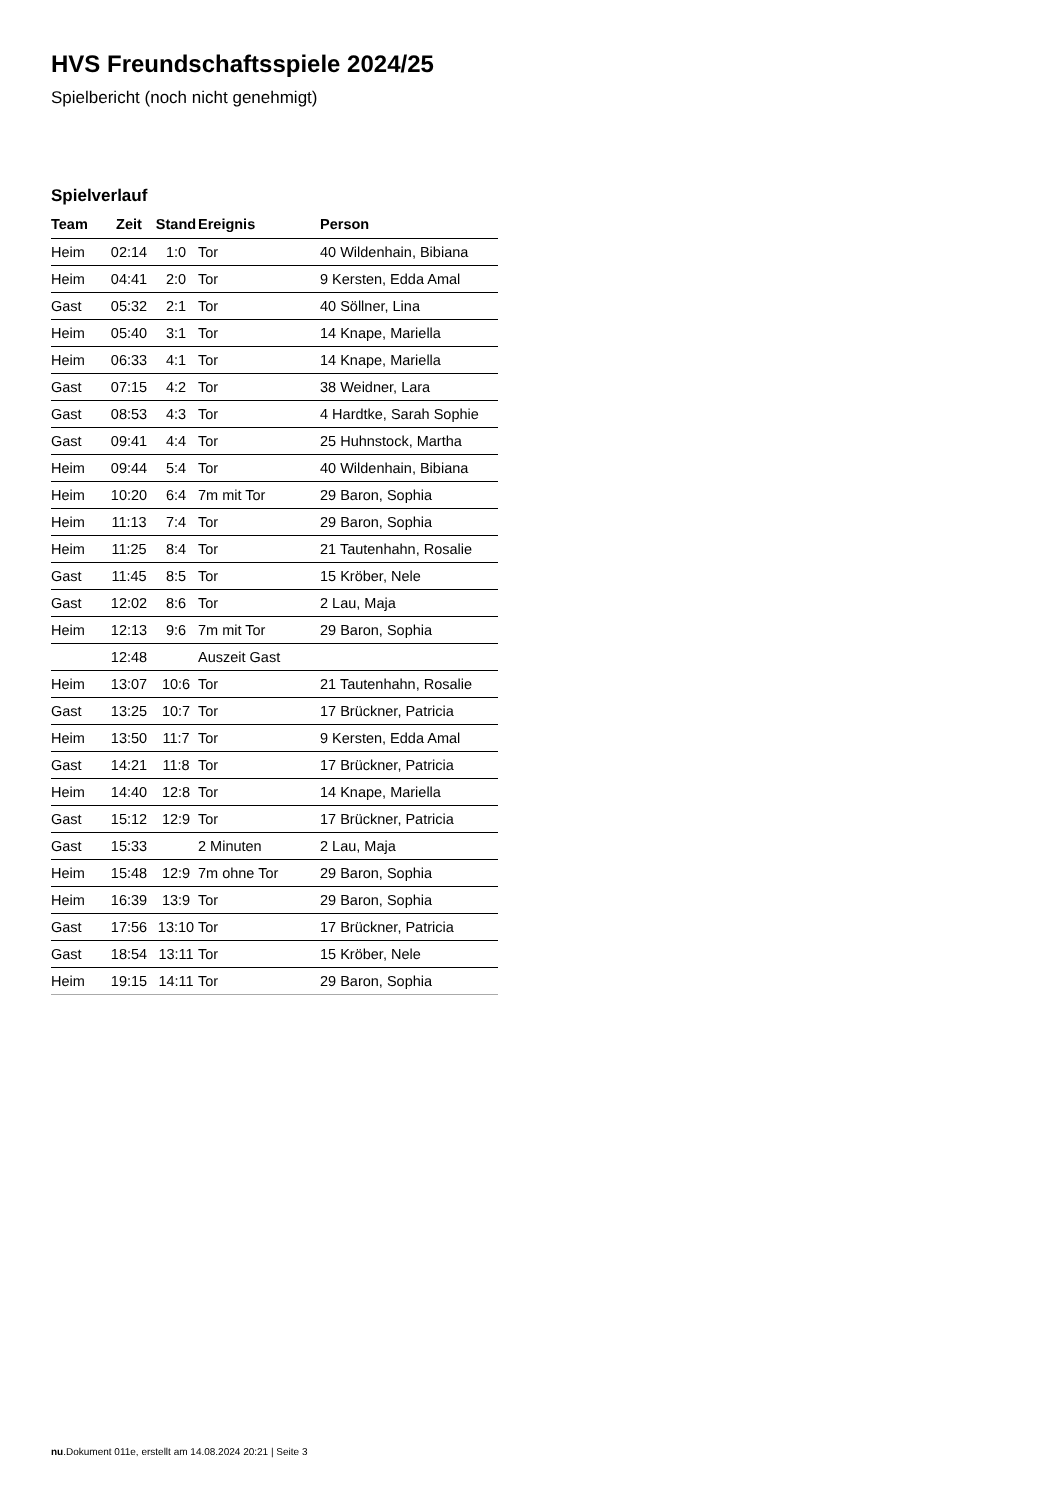HVS Freundschaftsspiele 2024/25
Spielbericht (noch nicht genehmigt)
Spielverlauf
| Team | Zeit | Stand | Ereignis | Person |
| --- | --- | --- | --- | --- |
| Heim | 02:14 | 1:0 | Tor | 40 Wildenhain, Bibiana |
| Heim | 04:41 | 2:0 | Tor | 9 Kersten, Edda Amal |
| Gast | 05:32 | 2:1 | Tor | 40 Söllner, Lina |
| Heim | 05:40 | 3:1 | Tor | 14 Knape, Mariella |
| Heim | 06:33 | 4:1 | Tor | 14 Knape, Mariella |
| Gast | 07:15 | 4:2 | Tor | 38 Weidner, Lara |
| Gast | 08:53 | 4:3 | Tor | 4 Hardtke, Sarah Sophie |
| Gast | 09:41 | 4:4 | Tor | 25 Huhnstock, Martha |
| Heim | 09:44 | 5:4 | Tor | 40 Wildenhain, Bibiana |
| Heim | 10:20 | 6:4 | 7m mit Tor | 29 Baron, Sophia |
| Heim | 11:13 | 7:4 | Tor | 29 Baron, Sophia |
| Heim | 11:25 | 8:4 | Tor | 21 Tautenhahn, Rosalie |
| Gast | 11:45 | 8:5 | Tor | 15 Kröber, Nele |
| Gast | 12:02 | 8:6 | Tor | 2 Lau, Maja |
| Heim | 12:13 | 9:6 | 7m mit Tor | 29 Baron, Sophia |
| | 12:48 | | Auszeit Gast | |
| Heim | 13:07 | 10:6 | Tor | 21 Tautenhahn, Rosalie |
| Gast | 13:25 | 10:7 | Tor | 17 Brückner, Patricia |
| Heim | 13:50 | 11:7 | Tor | 9 Kersten, Edda Amal |
| Gast | 14:21 | 11:8 | Tor | 17 Brückner, Patricia |
| Heim | 14:40 | 12:8 | Tor | 14 Knape, Mariella |
| Gast | 15:12 | 12:9 | Tor | 17 Brückner, Patricia |
| Gast | 15:33 | | 2 Minuten | 2 Lau, Maja |
| Heim | 15:48 | 12:9 | 7m ohne Tor | 29 Baron, Sophia |
| Heim | 16:39 | 13:9 | Tor | 29 Baron, Sophia |
| Gast | 17:56 | 13:10 | Tor | 17 Brückner, Patricia |
| Gast | 18:54 | 13:11 | Tor | 15 Kröber, Nele |
| Heim | 19:15 | 14:11 | Tor | 29 Baron, Sophia |
nu.Dokument 011e, erstellt am 14.08.2024 20:21 | Seite 3